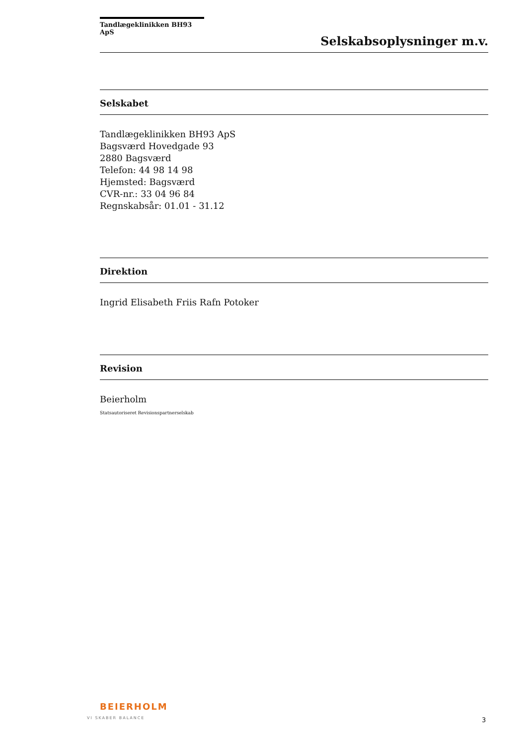Tandlægeklinikken BH93 ApS
Selskabsoplysninger m.v.
Selskabet
Tandlægeklinikken BH93 ApS
Bagsværd Hovedgade 93
2880 Bagsværd
Telefon: 44 98 14 98
Hjemsted: Bagsværd
CVR-nr.: 33 04 96 84
Regnskabsår: 01.01 - 31.12
Direktion
Ingrid Elisabeth Friis Rafn Potoker
Revision
Beierholm
Statsautoriseret Revisionspartnerselskab
BEIERHOLM
VI SKABER BALANCE
3